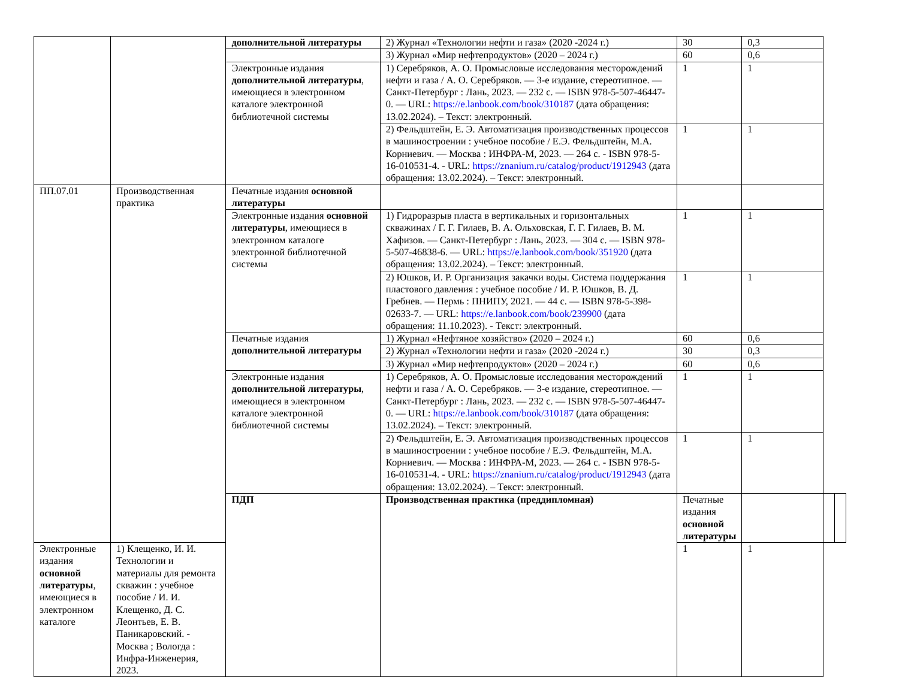| | | дополнительной литературы | 2) Журнал «Технологии нефти и газа» (2020 -2024 г.) | 30 | 0,3 | | |
| | | | 3) Журнал «Мир нефтепродуктов» (2020 – 2024 г.) | 60 | 0,6 | | |
| | | Электронные издания дополнительной литературы , имеющиеся в электронном каталоге электронной библиотечной системы | 1) Серебряков, А. О. Промысловые исследования месторождений нефти и газа / А. О. Серебряков. — 3-е издание, стереотипное. — Санкт-Петербург : Лань, 2023. — 232 с. — ISBN 978-5-507-46447-0. — URL: https://e.lanbook.com/book/310187 (дата обращения: 13.02.2024). – Текст: электронный. | 1 | 1 | | |
| | | | 2) Фельдштейн, Е. Э. Автоматизация производственных процессов в машиностроении : учебное пособие / Е.Э. Фельдштейн, М.А. Корниевич. — Москва : ИНФРА-М, 2023. — 264 с. - ISBN 978-5-16-010531-4. - URL: https://znanium.ru/catalog/product/1912943 (дата обращения: 13.02.2024). – Текст: электронный. | 1 | 1 | | |
| ПП.07.01 | Производственная практика | Печатные издания основной литературы | | | | | |
| | | Электронные издания основной литературы , имеющиеся в электронном каталоге электронной библиотечной системы | 1) Гидроразрыв пласта в вертикальных и горизонтальных скважинах / Г. Г. Гилаев, В. А. Ольховская, Г. Г. Гилаев, В. М. Хафизов. — Санкт-Петербург : Лань, 2023. — 304 с. — ISBN 978-5-507-46838-6. — URL: https://e.lanbook.com/book/351920 (дата обращения: 13.02.2024). – Текст: электронный. | 1 | 1 | | |
| | | | 2) Юшков, И. Р. Организация закачки воды. Система поддержания пластового давления : учебное пособие / И. Р. Юшков, В. Д. Гребнев. — Пермь : ПНИПУ, 2021. — 44 с. — ISBN 978-5-398-02633-7. — URL: https://e.lanbook.com/book/239900 (дата обращения: 11.10.2023). - Текст: электронный. | 1 | 1 | | |
| | | Печатные издания дополнительной литературы | 1) Журнал «Нефтяное хозяйство» (2020 – 2024 г.) | 60 | 0,6 | | |
| | | | 2) Журнал «Технологии нефти и газа» (2020 -2024 г.) | 30 | 0,3 | | |
| | | | 3) Журнал «Мир нефтепродуктов» (2020 – 2024 г.) | 60 | 0,6 | | |
| | | Электронные издания дополнительной литературы , имеющиеся в электронном каталоге электронной библиотечной системы | 1) Серебряков, А. О. Промысловые исследования месторождений нефти и газа / А. О. Серебряков. — 3-е издание, стереотипное. — Санкт-Петербург : Лань, 2023. — 232 с. — ISBN 978-5-507-46447-0. — URL: https://e.lanbook.com/book/310187 (дата обращения: 13.02.2024). – Текст: электронный. | 1 | 1 | | |
| | | | 2) Фельдштейн, Е. Э. Автоматизация производственных процессов в машиностроении : учебное пособие / Е.Э. Фельдштейн, М.А. Корниевич. — Москва : ИНФРА-М, 2023. — 264 с. - ISBN 978-5-16-010531-4. - URL: https://znanium.ru/catalog/product/1912943 (дата обращения: 13.02.2024). – Текст: электронный. | 1 | 1 | | |
| | | ПДП | Производственная практика (преддипломная) | Печатные издания основной литературы | | | |
| Электронные издания основной литературы , имеющиеся в электронном каталоге | 1) Клещенко, И. И. Технологии и материалы для ремонта скважин : учебное пособие / И. И. Клещенко, Д. С. Леонтьев, Е. В. Паникаровский. - Москва ; Вологда : Инфра-Инженерия, 2023. | | | 1 | 1 | | |